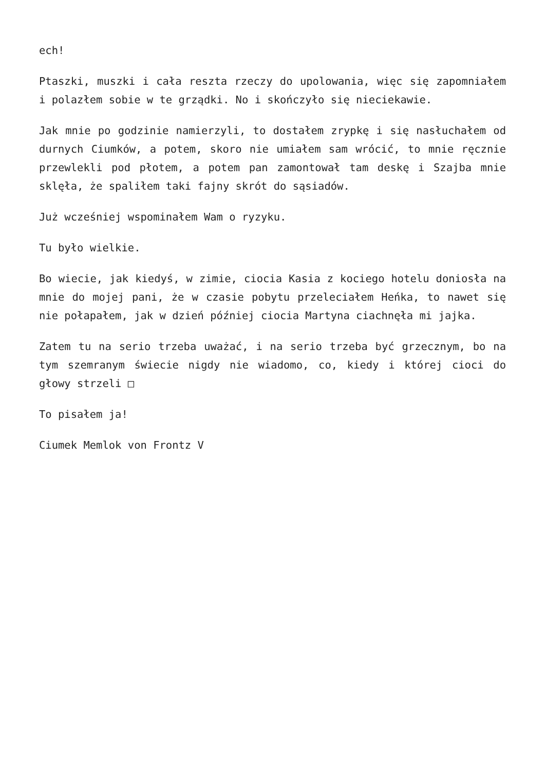ech!
Ptaszki, muszki i cała reszta rzeczy do upolowania, więc się zapomniałem i polazłem sobie w te grządki. No i skończyło się nieciekawie.
Jak mnie po godzinie namierzyli, to dostałem zrypkę i się nasłuchałem od durnych Ciumków, a potem, skoro nie umiałem sam wrócić, to mnie ręcznie przewlekli pod płotem, a potem pan zamontował tam deskę i Szajba mnie sklęła, że spaliłem taki fajny skrót do sąsiadów.
Już wcześniej wspominałem Wam o ryzyku.
Tu było wielkie.
Bo wiecie, jak kiedyś, w zimie, ciocia Kasia z kociego hotelu doniosła na mnie do mojej pani, że w czasie pobytu przeleciałem Heńka, to nawet się nie połapałem, jak w dzień później ciocia Martyna ciachnęła mi jajka.
Zatem tu na serio trzeba uważać, i na serio trzeba być grzecznym, bo na tym szemranym świecie nigdy nie wiadomo, co, kiedy i której cioci do głowy strzeli □
To pisałem ja!
Ciumek Memlok von Frontz V